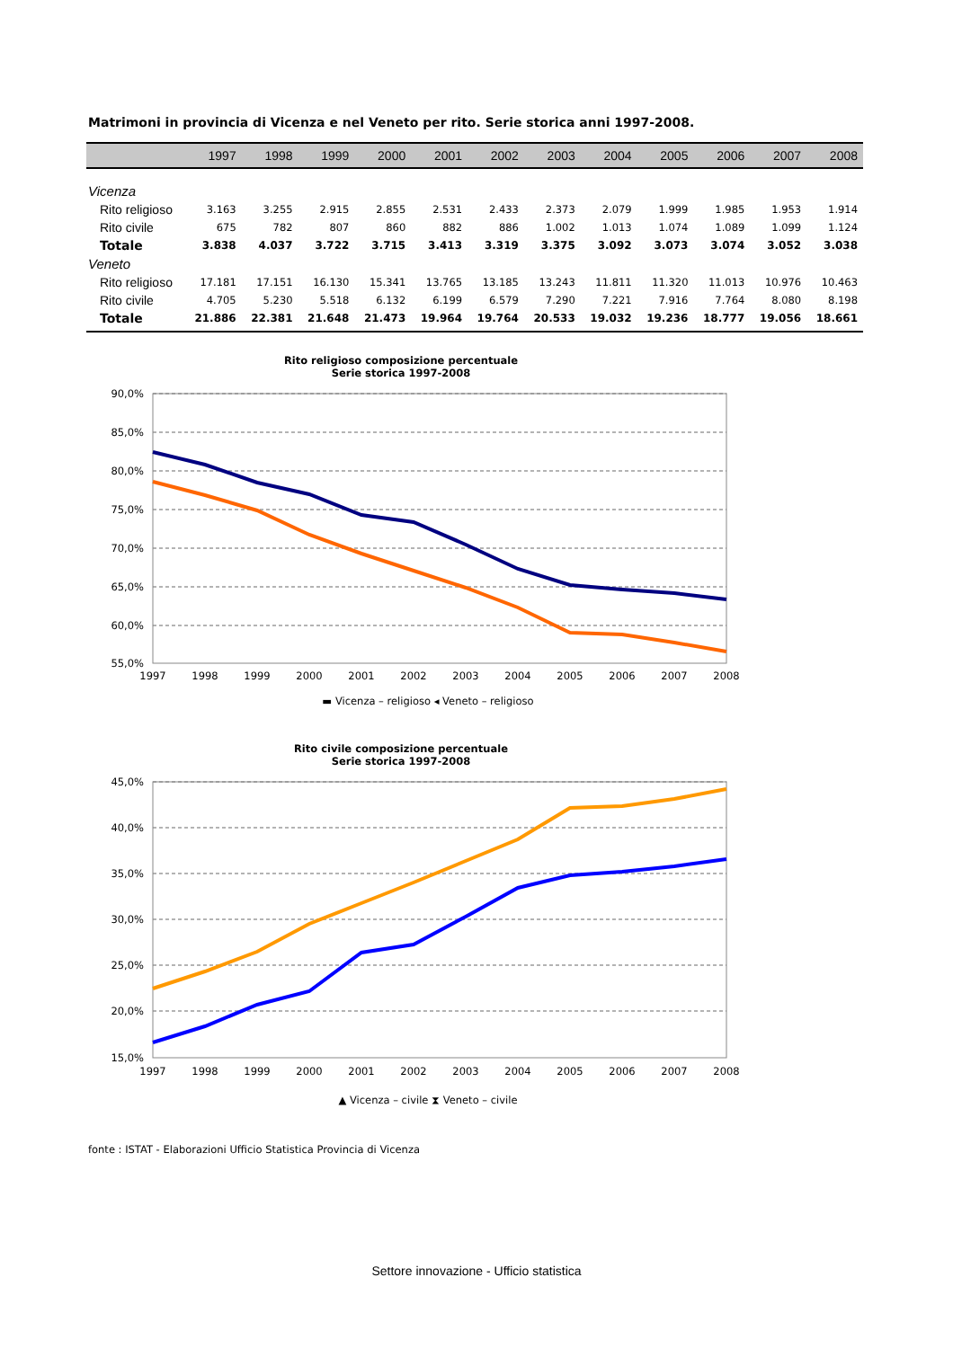Matrimoni in provincia di Vicenza e nel Veneto per rito. Serie storica anni 1997-2008.
| | 1997 | 1998 | 1999 | 2000 | 2001 | 2002 | 2003 | 2004 | 2005 | 2006 | 2007 | 2008 |
| --- | --- | --- | --- | --- | --- | --- | --- | --- | --- | --- | --- | --- |
| Vicenza | | | | | | | | | | | | |
| Rito religioso | 3.163 | 3.255 | 2.915 | 2.855 | 2.531 | 2.433 | 2.373 | 2.079 | 1.999 | 1.985 | 1.953 | 1.914 |
| Rito civile | 675 | 782 | 807 | 860 | 882 | 886 | 1.002 | 1.013 | 1.074 | 1.089 | 1.099 | 1.124 |
| Totale | 3.838 | 4.037 | 3.722 | 3.715 | 3.413 | 3.319 | 3.375 | 3.092 | 3.073 | 3.074 | 3.052 | 3.038 |
| Veneto | | | | | | | | | | | | |
| Rito religioso | 17.181 | 17.151 | 16.130 | 15.341 | 13.765 | 13.185 | 13.243 | 11.811 | 11.320 | 11.013 | 10.976 | 10.463 |
| Rito civile | 4.705 | 5.230 | 5.518 | 6.132 | 6.199 | 6.579 | 7.290 | 7.221 | 7.916 | 7.764 | 8.080 | 8.198 |
| Totale | 21.886 | 22.381 | 21.648 | 21.473 | 19.964 | 19.764 | 20.533 | 19.032 | 19.236 | 18.777 | 19.056 | 18.661 |
Rito religioso composizione percentuale
Serie storica 1997-2008
90,0%
85,0%
80,0%
75,0%
70,0%
65,0%
60,0%
55,0%
1997
1998
1999
2000
2001
2002
2003
2004
2005
2006
2007
2008
▬ Vicenza – religioso ◂ Veneto – religioso
Rito civile composizione percentuale
Serie storica 1997-2008
45,0%
40,0%
35,0%
30,0%
25,0%
20,0%
15,0%
1997
1998
1999
2000
2001
2002
2003
2004
2005
2006
2007
2008
▲ Vicenza – civile ⧗ Veneto – civile
fonte : ISTAT - Elaborazioni Ufficio Statistica Provincia di Vicenza
Settore innovazione - Ufficio statistica